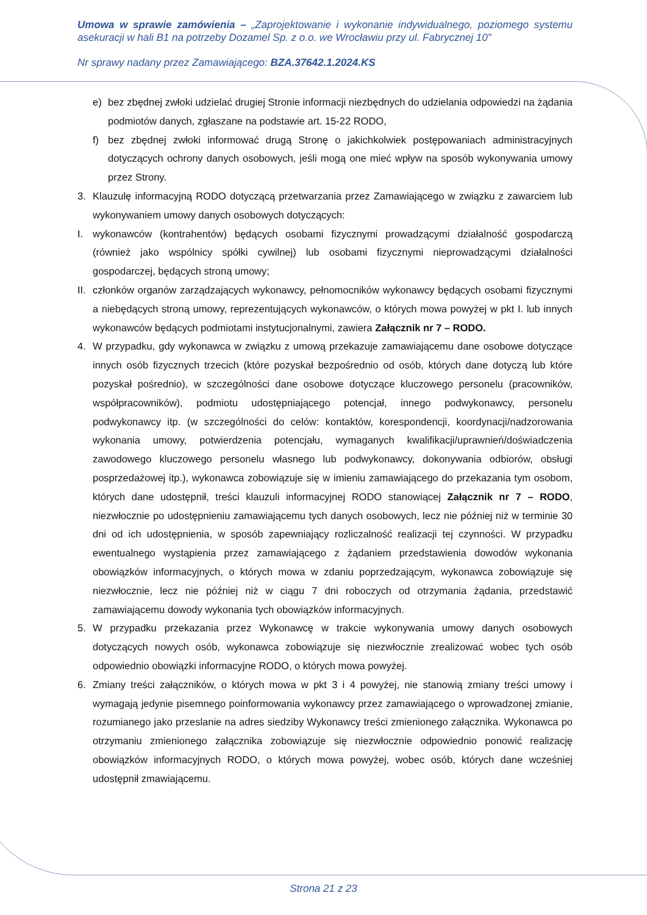Umowa w sprawie zamówienia – „Zaprojektowanie i wykonanie indywidualnego, poziomego systemu asekuracji w hali B1 na potrzeby Dozamel Sp. z o.o. we Wrocławiu przy ul. Fabrycznej 10”
Nr sprawy nadany przez Zamawiającego: BZA.37642.1.2024.KS
e) bez zbędnej zwłoki udzielać drugiej Stronie informacji niezbędnych do udzielania odpowiedzi na żądania podmiotów danych, zgłaszane na podstawie art. 15-22 RODO,
f) bez zbędnej zwłoki informować drugą Stronę o jakichkolwiek postępowaniach administracyjnych dotyczących ochrony danych osobowych, jeśli mogą one mieć wpływ na sposób wykonywania umowy przez Strony.
3. Klauzulę informacyjną RODO dotyczącą przetwarzania przez Zamawiającego w związku z zawarciem lub wykonywaniem umowy danych osobowych dotyczących:
I. wykonawców (kontrahentów) będących osobami fizycznymi prowadzącymi działalność gospodarczą (również jako wspólnicy spółki cywilnej) lub osobami fizycznymi nieprowadzącymi działalności gospodarczej, będących stroną umowy;
II. członków organów zarządzających wykonawcy, pełnomocników wykonawcy będących osobami fizycznymi a niebędących stroną umowy, reprezentujących wykonawców, o których mowa powyżej w pkt I. lub innych wykonawców będących podmiotami instytucjonalnymi, zawiera Załącznik nr 7 – RODO.
4. W przypadku, gdy wykonawca w związku z umową przekazuje zamawiającemu dane osobowe dotyczące innych osób fizycznych trzecich (które pozyskał bezpośrednio od osób, których dane dotyczą lub które pozyskał pośrednio), w szczególności dane osobowe dotyczące kluczowego personelu (pracowników, współpracowników), podmiotu udostępniającego potencjał, innego podwykonawcy, personelu podwykonawcy itp. (w szczególności do celów: kontaktów, korespondencji, koordynacji/nadzorowania wykonania umowy, potwierdzenia potencjału, wymaganych kwalifikacji/uprawnień/doświadczenia zawodowego kluczowego personelu własnego lub podwykonawcy, dokonywania odbiorów, obsługi posprzedażowej itp.), wykonawca zobowiązuje się w imieniu zamawiającego do przekazania tym osobom, których dane udostępnił, treści klauzuli informacyjnej RODO stanowiącej Załącznik nr 7 – RODO, niezwłocznie po udostępnieniu zamawiającemu tych danych osobowych, lecz nie później niż w terminie 30 dni od ich udostępnienia, w sposób zapewniający rozliczalność realizacji tej czynności. W przypadku ewentualnego wystąpienia przez zamawiającego z żądaniem przedstawienia dowodów wykonania obowiązków informacyjnych, o których mowa w zdaniu poprzedzającym, wykonawca zobowiązuje się niezwłocznie, lecz nie później niż w ciągu 7 dni roboczych od otrzymania żądania, przedstawić zamawiającemu dowody wykonania tych obowiązków informacyjnych.
5. W przypadku przekazania przez Wykonawcę w trakcie wykonywania umowy danych osobowych dotyczących nowych osób, wykonawca zobowiązuje się niezwłocznie zrealizować wobec tych osób odpowiednio obowiązki informacyjne RODO, o których mowa powyżej.
6. Zmiany treści załączników, o których mowa w pkt 3 i 4 powyżej, nie stanowią zmiany treści umowy i wymagają jedynie pisemnego poinformowania wykonawcy przez zamawiającego o wprowadzonej zmianie, rozumianego jako przeslanie na adres siedziby Wykonawcy treści zmienionego załącznika. Wykonawca po otrzymaniu zmienionego załącznika zobowiązuje się niezwłocznie odpowiednio ponowić realizację obowiązków informacyjnych RODO, o których mowa powyżej, wobec osób, których dane wcześniej udostępnił zmawiającemu.
Strona 21 z 23